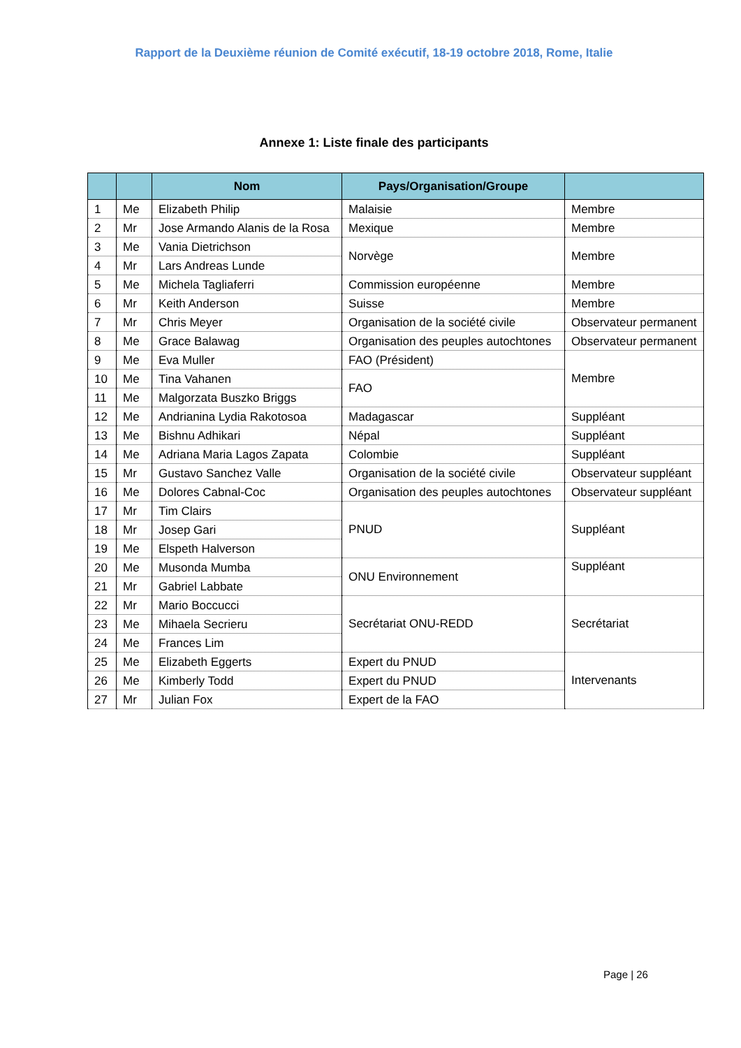Rapport de la Deuxième réunion de Comité exécutif, 18-19 octobre 2018, Rome, Italie
Annexe 1: Liste finale des participants
| | | Nom | Pays/Organisation/Groupe | |
| --- | --- | --- | --- | --- |
| 1 | Me | Elizabeth Philip | Malaisie | Membre |
| 2 | Mr | Jose Armando Alanis de la Rosa | Mexique | Membre |
| 3 | Me | Vania Dietrichson | Norvège | Membre |
| 4 | Mr | Lars Andreas Lunde | | |
| 5 | Me | Michela Tagliaferri | Commission européenne | Membre |
| 6 | Mr | Keith Anderson | Suisse | Membre |
| 7 | Mr | Chris Meyer | Organisation de la société civile | Observateur permanent |
| 8 | Me | Grace Balawag | Organisation des peuples autochtones | Observateur permanent |
| 9 | Me | Eva Muller | FAO (Président) | Membre |
| 10 | Me | Tina Vahanen | FAO | |
| 11 | Me | Malgorzata Buszko Briggs | | |
| 12 | Me | Andrianina Lydia Rakotosoa | Madagascar | Suppléant |
| 13 | Me | Bishnu Adhikari | Népal | Suppléant |
| 14 | Me | Adriana Maria Lagos Zapata | Colombie | Suppléant |
| 15 | Mr | Gustavo Sanchez Valle | Organisation de la société civile | Observateur suppléant |
| 16 | Me | Dolores Cabnal-Coc | Organisation des peuples autochtones | Observateur suppléant |
| 17 | Mr | Tim Clairs | PNUD | Suppléant |
| 18 | Mr | Josep Gari | | |
| 19 | Me | Elspeth Halverson | | |
| 20 | Me | Musonda Mumba | ONU Environnement | Suppléant |
| 21 | Mr | Gabriel Labbate | | |
| 22 | Mr | Mario Boccucci | Secrétariat ONU-REDD | Secrétariat |
| 23 | Me | Mihaela Secrieru | | |
| 24 | Me | Frances Lim | | |
| 25 | Me | Elizabeth Eggerts | Expert du PNUD | Intervenants |
| 26 | Me | Kimberly Todd | Expert du PNUD | |
| 27 | Mr | Julian Fox | Expert de la FAO | |
Page | 26